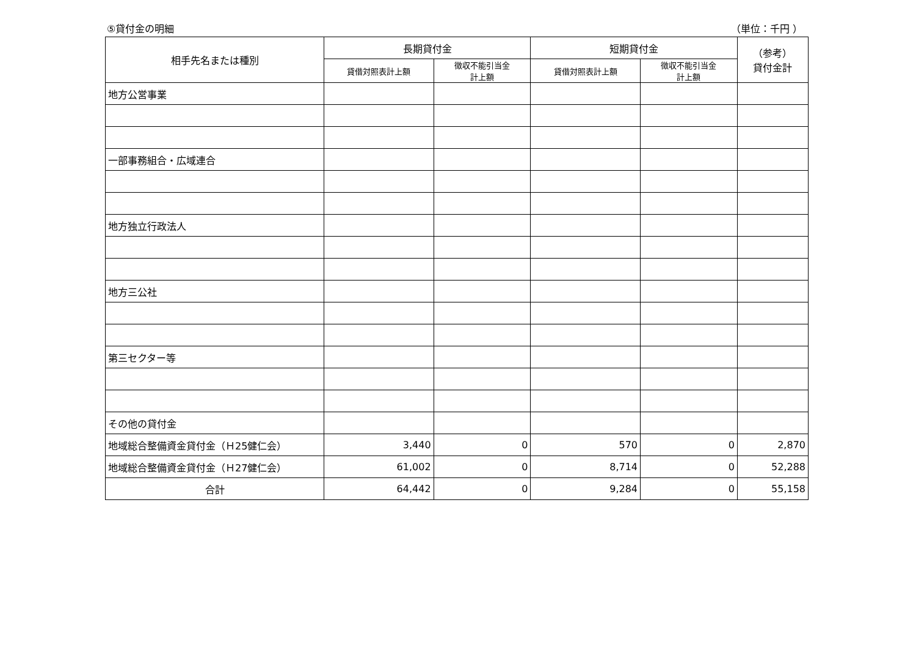⑤貸付金の明細 （単位：千円 ）
| 相手先名または種別 | 長期貸付金 | | 短期貸付金 | | （参考） 貸付金計 |
| --- | --- | --- | --- | --- | --- |
| | 貸借対照表計上額 | 徴収不能引当金 計上額 | 貸借対照表計上額 | 徴収不能引当金 計上額 | |
| 地方公営事業 | | | | | |
| 一部事務組合・広域連合 | | | | | |
| 地方独立行政法人 | | | | | |
| 地方三公社 | | | | | |
| 第三セクター等 | | | | | |
| その他の貸付金 | | | | | |
| 地域総合整備資金貸付金（Ｈ25健仁会） | 3,440 | 0 | 570 | 0 | 2,870 |
| 地域総合整備資金貸付金（Ｈ27健仁会） | 61,002 | 0 | 8,714 | 0 | 52,288 |
| 合計 | 64,442 | 0 | 9,284 | 0 | 55,158 |